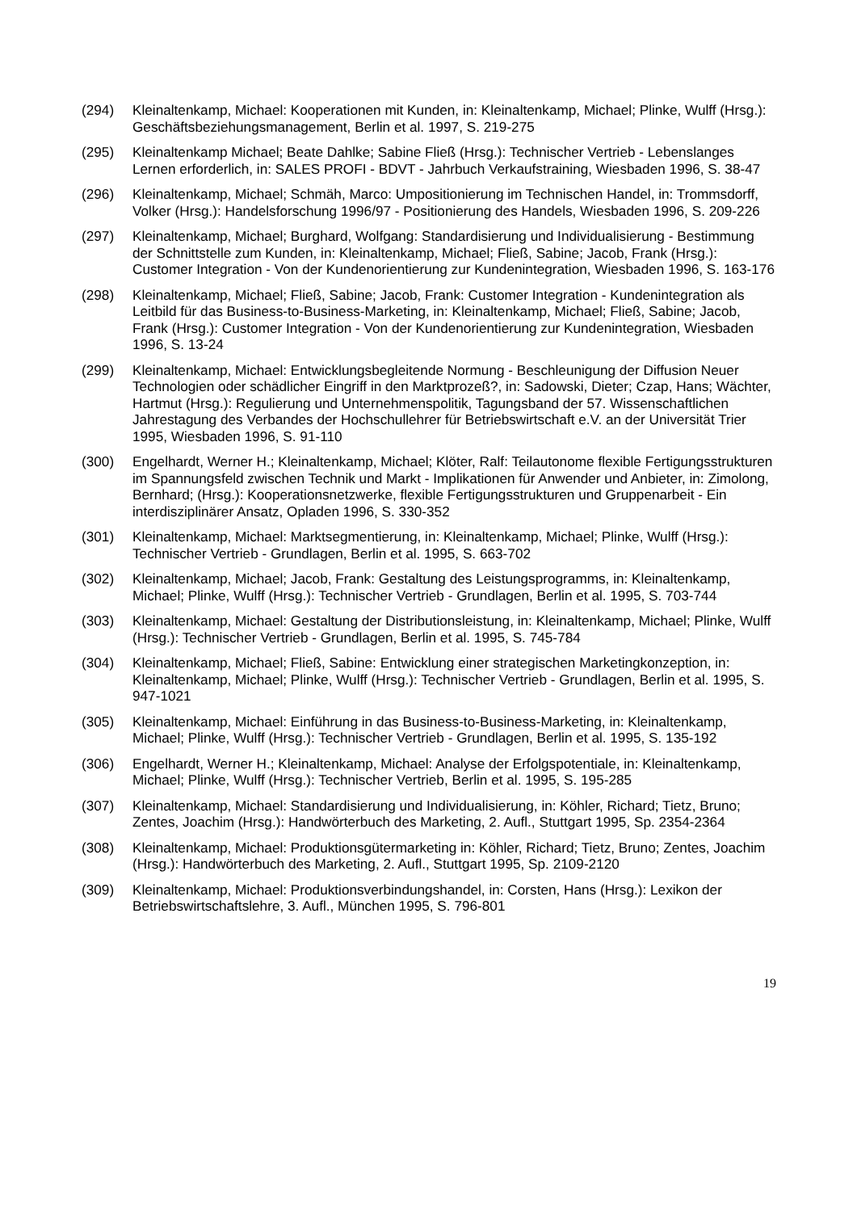(294) Kleinaltenkamp, Michael: Kooperationen mit Kunden, in: Kleinaltenkamp, Michael; Plinke, Wulff (Hrsg.): Geschäftsbeziehungsmanagement, Berlin et al. 1997, S. 219-275
(295) Kleinaltenkamp Michael; Beate Dahlke; Sabine Fließ (Hrsg.): Technischer Vertrieb - Lebenslanges Lernen erforderlich, in: SALES PROFI - BDVT - Jahrbuch Verkaufstraining, Wiesbaden 1996, S. 38-47
(296) Kleinaltenkamp, Michael; Schmäh, Marco: Umpositionierung im Technischen Handel, in: Trommsdorff, Volker (Hrsg.): Handelsforschung 1996/97 - Positionierung des Handels, Wiesbaden 1996, S. 209-226
(297) Kleinaltenkamp, Michael; Burghard, Wolfgang: Standardisierung und Individualisierung - Bestimmung der Schnittstelle zum Kunden, in: Kleinaltenkamp, Michael; Fließ, Sabine; Jacob, Frank (Hrsg.): Customer Integration - Von der Kundenorientierung zur Kundenintegration, Wiesbaden 1996, S. 163-176
(298) Kleinaltenkamp, Michael; Fließ, Sabine; Jacob, Frank: Customer Integration - Kundenintegration als Leitbild für das Business-to-Business-Marketing, in: Kleinaltenkamp, Michael; Fließ, Sabine; Jacob, Frank (Hrsg.): Customer Integration - Von der Kundenorientierung zur Kundenintegration, Wiesbaden 1996, S. 13-24
(299) Kleinaltenkamp, Michael: Entwicklungsbegleitende Normung - Beschleunigung der Diffusion Neuer Technologien oder schädlicher Eingriff in den Marktprozeß?, in: Sadowski, Dieter; Czap, Hans; Wächter, Hartmut (Hrsg.): Regulierung und Unternehmenspolitik, Tagungsband der 57. Wissenschaftlichen Jahrestagung des Verbandes der Hochschullehrer für Betriebswirtschaft e.V. an der Universität Trier 1995, Wiesbaden 1996, S. 91-110
(300) Engelhardt, Werner H.; Kleinaltenkamp, Michael; Klöter, Ralf: Teilautonome flexible Fertigungsstrukturen im Spannungsfeld zwischen Technik und Markt - Implikationen für Anwender und Anbieter, in: Zimolong, Bernhard; (Hrsg.): Kooperationsnetzwerke, flexible Fertigungsstrukturen und Gruppenarbeit - Ein interdisziplinärer Ansatz, Opladen 1996, S. 330-352
(301) Kleinaltenkamp, Michael: Marktsegmentierung, in: Kleinaltenkamp, Michael; Plinke, Wulff (Hrsg.): Technischer Vertrieb - Grundlagen, Berlin et al. 1995, S. 663-702
(302) Kleinaltenkamp, Michael; Jacob, Frank: Gestaltung des Leistungsprogramms, in: Kleinaltenkamp, Michael; Plinke, Wulff (Hrsg.): Technischer Vertrieb - Grundlagen, Berlin et al. 1995, S. 703-744
(303) Kleinaltenkamp, Michael: Gestaltung der Distributionsleistung, in: Kleinaltenkamp, Michael; Plinke, Wulff (Hrsg.): Technischer Vertrieb - Grundlagen, Berlin et al. 1995, S. 745-784
(304) Kleinaltenkamp, Michael; Fließ, Sabine: Entwicklung einer strategischen Marketingkonzeption, in: Kleinaltenkamp, Michael; Plinke, Wulff (Hrsg.): Technischer Vertrieb - Grundlagen, Berlin et al. 1995, S. 947-1021
(305) Kleinaltenkamp, Michael: Einführung in das Business-to-Business-Marketing, in: Kleinaltenkamp, Michael; Plinke, Wulff (Hrsg.): Technischer Vertrieb - Grundlagen, Berlin et al. 1995, S. 135-192
(306) Engelhardt, Werner H.; Kleinaltenkamp, Michael: Analyse der Erfolgspotentiale, in: Kleinaltenkamp, Michael; Plinke, Wulff (Hrsg.): Technischer Vertrieb, Berlin et al. 1995, S. 195-285
(307) Kleinaltenkamp, Michael: Standardisierung und Individualisierung, in: Köhler, Richard; Tietz, Bruno; Zentes, Joachim (Hrsg.): Handwörterbuch des Marketing, 2. Aufl., Stuttgart 1995, Sp. 2354-2364
(308) Kleinaltenkamp, Michael: Produktionsgütermarketing in: Köhler, Richard; Tietz, Bruno; Zentes, Joachim (Hrsg.): Handwörterbuch des Marketing, 2. Aufl., Stuttgart 1995, Sp. 2109-2120
(309) Kleinaltenkamp, Michael: Produktionsverbindungshandel, in: Corsten, Hans (Hrsg.): Lexikon der Betriebswirtschaftslehre, 3. Aufl., München 1995, S. 796-801
19